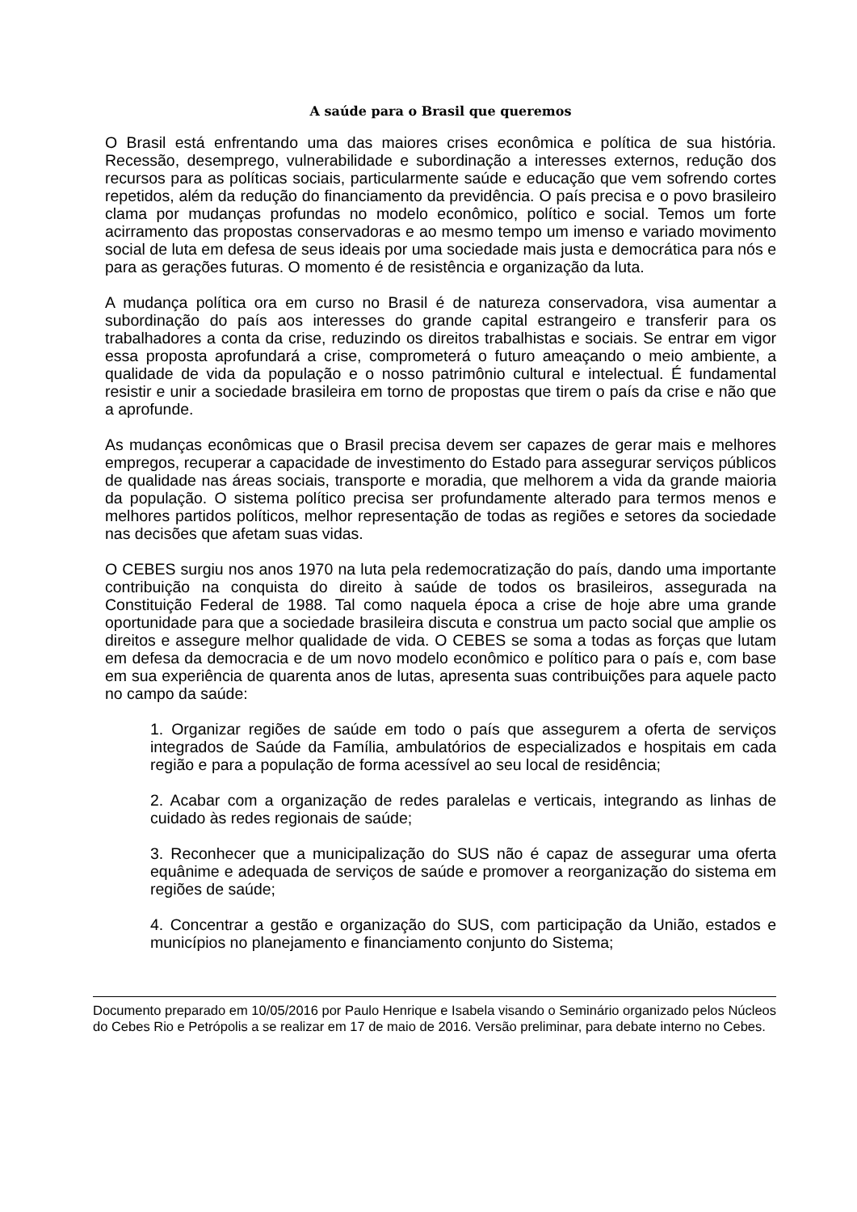A saúde para o Brasil que queremos
O Brasil está enfrentando uma das maiores crises econômica e política de sua história. Recessão, desemprego, vulnerabilidade e subordinação a interesses externos, redução dos recursos para as políticas sociais, particularmente saúde e educação que vem sofrendo cortes repetidos, além da redução do financiamento da previdência. O país precisa e o povo brasileiro clama por mudanças profundas no modelo econômico, político e social. Temos um forte acirramento das propostas conservadoras e ao mesmo tempo um imenso e variado movimento social de luta em defesa de seus ideais por uma sociedade mais justa e democrática para nós e para as gerações futuras. O momento é de resistência e organização da luta.
A mudança política ora em curso no Brasil é de natureza conservadora, visa aumentar a subordinação do país aos interesses do grande capital estrangeiro e transferir para os trabalhadores a conta da crise, reduzindo os direitos trabalhistas e sociais. Se entrar em vigor essa proposta aprofundará a crise, comprometerá o futuro ameaçando o meio ambiente, a qualidade de vida da população e o nosso patrimônio cultural e intelectual. É fundamental resistir e unir a sociedade brasileira em torno de propostas que tirem o país da crise e não que a aprofunde.
As mudanças econômicas que o Brasil precisa devem ser capazes de gerar mais e melhores empregos, recuperar a capacidade de investimento do Estado para assegurar serviços públicos de qualidade nas áreas sociais, transporte e moradia, que melhorem a vida da grande maioria da população. O sistema político precisa ser profundamente alterado para termos menos e melhores partidos políticos, melhor representação de todas as regiões e setores da sociedade nas decisões que afetam suas vidas.
O CEBES surgiu nos anos 1970 na luta pela redemocratização do país, dando uma importante contribuição na conquista do direito à saúde de todos os brasileiros, assegurada na Constituição Federal de 1988. Tal como naquela época a crise de hoje abre uma grande oportunidade para que a sociedade brasileira discuta e construa um pacto social que amplie os direitos e assegure melhor qualidade de vida. O CEBES se soma a todas as forças que lutam em defesa da democracia e de um novo modelo econômico e político para o país e, com base em sua experiência de quarenta anos de lutas, apresenta suas contribuições para aquele pacto no campo da saúde:
1. Organizar regiões de saúde em todo o país que assegurem a oferta de serviços integrados de Saúde da Família, ambulatórios de especializados e hospitais em cada região e para a população de forma acessível ao seu local de residência;
2. Acabar com a organização de redes paralelas e verticais, integrando as linhas de cuidado às redes regionais de saúde;
3. Reconhecer que a municipalização do SUS não é capaz de assegurar uma oferta equânime e adequada de serviços de saúde e promover a reorganização do sistema em regiões de saúde;
4. Concentrar a gestão e organização do SUS, com participação da União, estados e municípios no planejamento e financiamento conjunto do Sistema;
Documento preparado em 10/05/2016 por Paulo Henrique e Isabela visando o Seminário organizado pelos Núcleos do Cebes Rio e Petrópolis a se realizar em 17 de maio de 2016. Versão preliminar, para debate interno no Cebes.